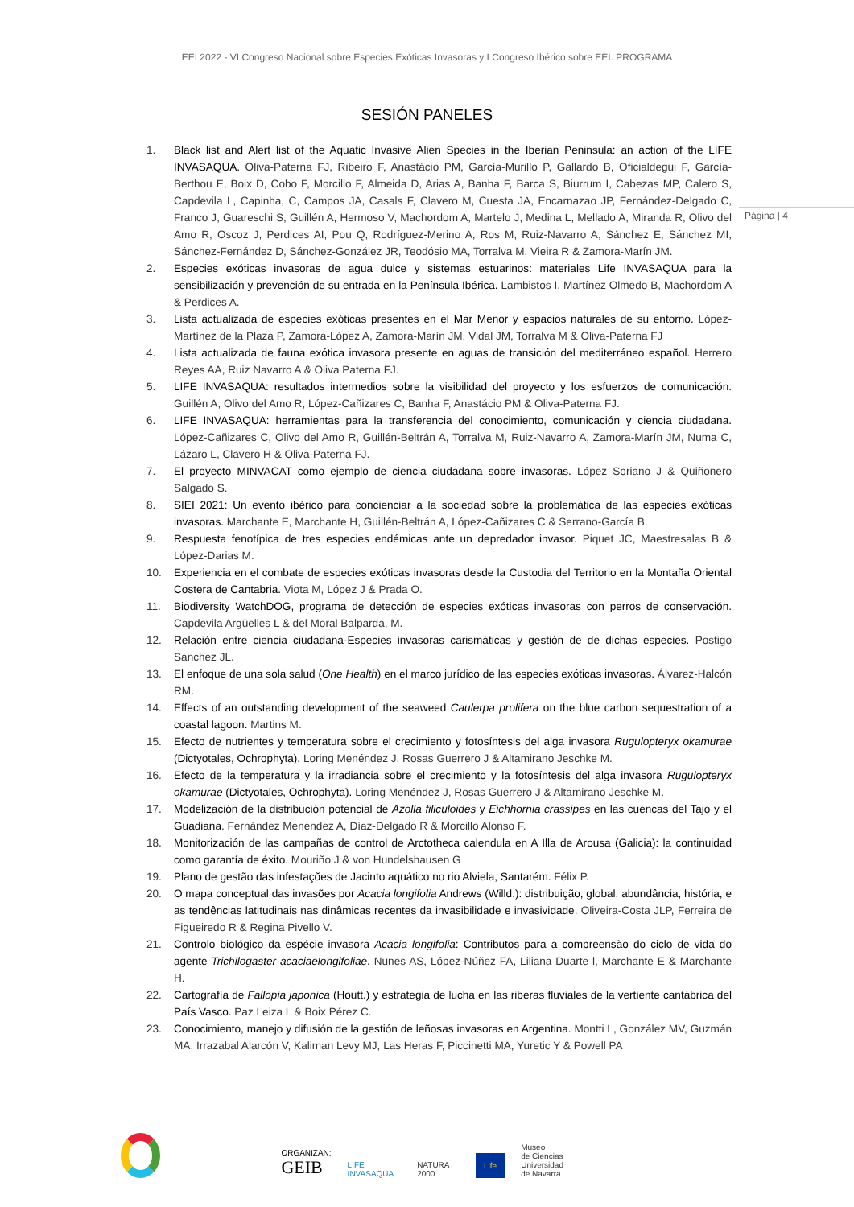EEI 2022 - VI Congreso Nacional sobre Especies Exóticas Invasoras y I Congreso Ibérico sobre EEI. PROGRAMA
Página | 4
SESIÓN PANELES
1. Black list and Alert list of the Aquatic Invasive Alien Species in the Iberian Peninsula: an action of the LIFE INVASAQUA. Oliva-Paterna FJ, Ribeiro F, Anastácio PM, García-Murillo P, Gallardo B, Oficialdegui F, García-Berthou E, Boix D, Cobo F, Morcillo F, Almeida D, Arias A, Banha F, Barca S, Biurrum I, Cabezas MP, Calero S, Capdevila L, Capinha, C, Campos JA, Casals F, Clavero M, Cuesta JA, Encarnazao JP, Fernández-Delgado C, Franco J, Guareschi S, Guillén A, Hermoso V, Machordom A, Martelo J, Medina L, Mellado A, Miranda R, Olivo del Amo R, Oscoz J, Perdices AI, Pou Q, Rodríguez-Merino A, Ros M, Ruiz-Navarro A, Sánchez E, Sánchez MI, Sánchez-Fernández D, Sánchez-González JR, Teodósio MA, Torralva M, Vieira R & Zamora-Marín JM.
2. Especies exóticas invasoras de agua dulce y sistemas estuarinos: materiales Life INVASAQUA para la sensibilización y prevención de su entrada en la Península Ibérica. Lambistos I, Martínez Olmedo B, Machordom A & Perdices A.
3. Lista actualizada de especies exóticas presentes en el Mar Menor y espacios naturales de su entorno. López-Martínez de la Plaza P, Zamora-López A, Zamora-Marín JM, Vidal JM, Torralva M & Oliva-Paterna FJ
4. Lista actualizada de fauna exótica invasora presente en aguas de transición del mediterráneo español. Herrero Reyes AA, Ruiz Navarro A & Oliva Paterna FJ.
5. LIFE INVASAQUA: resultados intermedios sobre la visibilidad del proyecto y los esfuerzos de comunicación. Guillén A, Olivo del Amo R, López-Cañizares C, Banha F, Anastácio PM & Oliva-Paterna FJ.
6. LIFE INVASAQUA: herramientas para la transferencia del conocimiento, comunicación y ciencia ciudadana. López-Cañizares C, Olivo del Amo R, Guillén-Beltrán A, Torralva M, Ruiz-Navarro A, Zamora-Marín JM, Numa C, Lázaro L, Clavero H & Oliva-Paterna FJ.
7. El proyecto MINVACAT como ejemplo de ciencia ciudadana sobre invasoras. López Soriano J & Quiñonero Salgado S.
8. SIEI 2021: Un evento ibérico para concienciar a la sociedad sobre la problemática de las especies exóticas invasoras. Marchante E, Marchante H, Guillén-Beltrán A, López-Cañizares C & Serrano-García B.
9. Respuesta fenotípica de tres especies endémicas ante un depredador invasor. Piquet JC, Maestresalas B & López-Darias M.
10. Experiencia en el combate de especies exóticas invasoras desde la Custodia del Territorio en la Montaña Oriental Costera de Cantabria. Viota M, López J & Prada O.
11. Biodiversity WatchDOG, programa de detección de especies exóticas invasoras con perros de conservación. Capdevila Argüelles L & del Moral Balparda, M.
12. Relación entre ciencia ciudadana-Especies invasoras carismáticas y gestión de de dichas especies. Postigo Sánchez JL.
13. El enfoque de una sola salud (One Health) en el marco jurídico de las especies exóticas invasoras. Álvarez-Halcón RM.
14. Effects of an outstanding development of the seaweed Caulerpa prolifera on the blue carbon sequestration of a coastal lagoon. Martins M.
15. Efecto de nutrientes y temperatura sobre el crecimiento y fotosíntesis del alga invasora Rugulopteryx okamurae (Dictyotales, Ochrophyta). Loring Menéndez J, Rosas Guerrero J & Altamirano Jeschke M.
16. Efecto de la temperatura y la irradiancia sobre el crecimiento y la fotosíntesis del alga invasora Rugulopteryx okamurae (Dictyotales, Ochrophyta). Loring Menéndez J, Rosas Guerrero J & Altamirano Jeschke M.
17. Modelización de la distribución potencial de Azolla filiculoides y Eichhornia crassipes en las cuencas del Tajo y el Guadiana. Fernández Menéndez A, Díaz-Delgado R & Morcillo Alonso F.
18. Monitorización de las campañas de control de Arctotheca calendula en A Illa de Arousa (Galicia): la continuidad como garantía de éxito. Mouriño J & von Hundelshausen G
19. Plano de gestão das infestações de Jacinto aquático no rio Alviela, Santarém. Félix P.
20. O mapa conceptual das invasões por Acacia longifolia Andrews (Willd.): distribuição, global, abundância, história, e as tendências latitudinais nas dinâmicas recentes da invasibilidade e invasividade. Oliveira-Costa JLP, Ferreira de Figueiredo R & Regina Pivello V.
21. Controlo biológico da espécie invasora Acacia longifolia: Contributos para a compreensão do ciclo de vida do agente Trichilogaster acaciaelongifoliae. Nunes AS, López-Núñez FA, Liliana Duarte l, Marchante E & Marchante H.
22. Cartografía de Fallopia japonica (Houtt.) y estrategia de lucha en las riberas fluviales de la vertiente cantábrica del País Vasco. Paz Leiza L & Boix Pérez C.
23. Conocimiento, manejo y difusión de la gestión de leñosas invasoras en Argentina. Montti L, González MV, Guzmán MA, Irrazabal Alarcón V, Kaliman Levy MJ, Las Heras F, Piccinetti MA, Yuretic Y & Powell PA
ORGANIZAN:
GEIB
LIFE INVASAQUA
NATURA 2000
Life
Museo
de Ciencias
Universidad
de Navarra